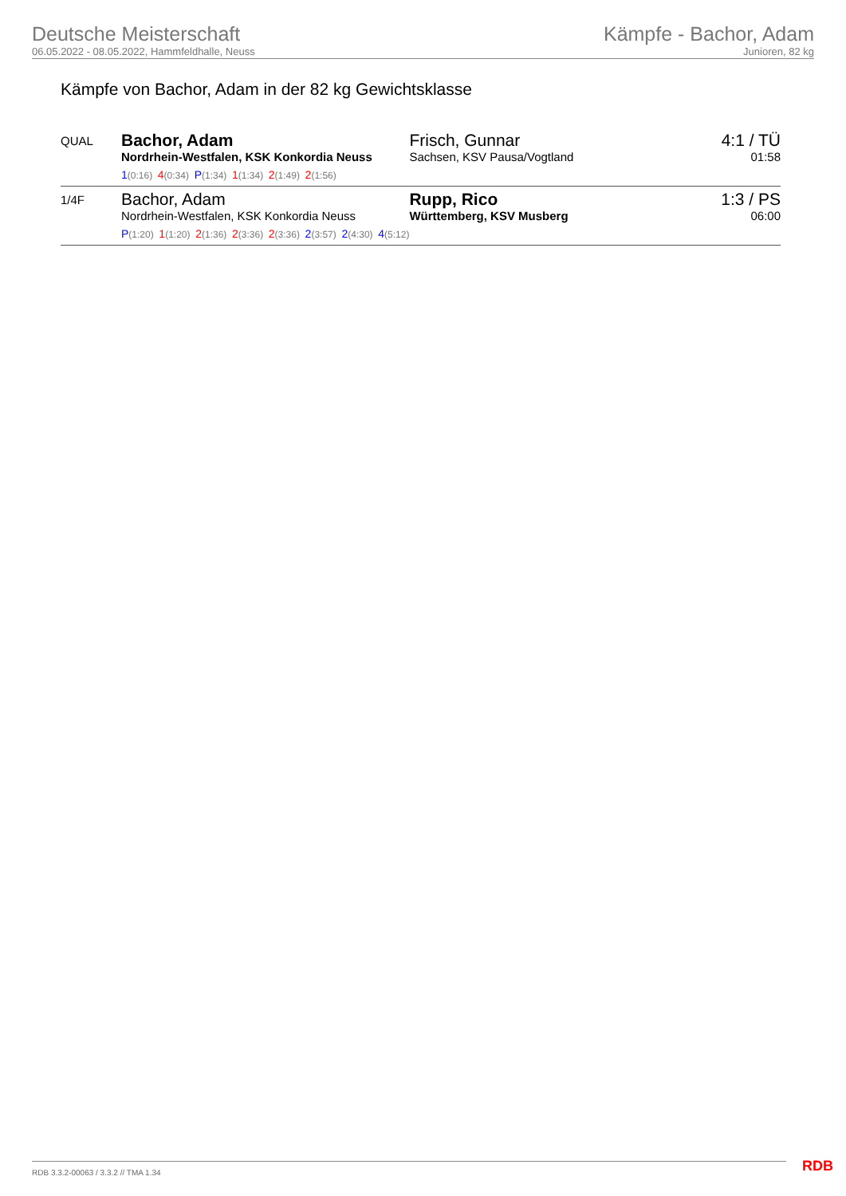Deutsche Meisterschaft
06.05.2022 - 08.05.2022, Hammfeldhalle, Neuss
Kämpfe - Bachor, Adam
Junioren, 82 kg
Kämpfe von Bachor, Adam in der 82 kg Gewichtsklasse
| QUAL | Bachor, Adam Nordrhein-Westfalen, KSK Konkordia Neuss 1 (0:16) 4 (0:34) P (1:34) 1 (1:34) 2 (1:49) 2 (1:56) | Frisch, Gunnar Sachsen, KSV Pausa/Vogtland | 4:1 / TÜ 01:58 |
| 1/4F | Bachor, Adam Nordrhein-Westfalen, KSK Konkordia Neuss P (1:20) 1 (1:20) 2 (1:36) 2 (3:36) 2 (3:36) 2 (3:57) 2 (4:30) 4 (5:12) | Rupp, Rico Württemberg, KSV Musberg | 1:3 / PS 06:00 |
RDB 3.3.2-00063 / 3.3.2 // TMA 1.34
RDB